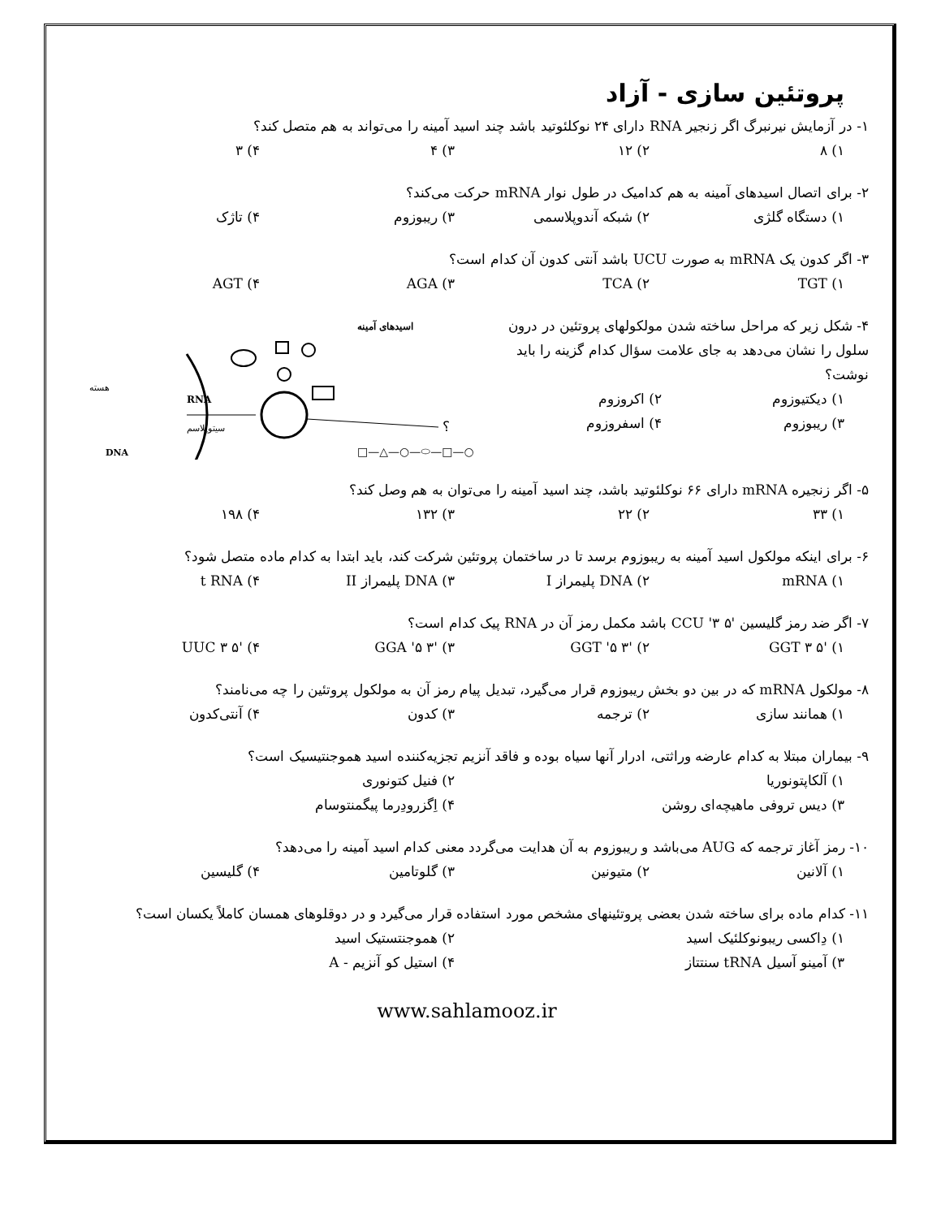پروتئین سازی - آزاد
۱- در آزمایش نیرنبرگ اگر زنجیر RNA دارای ۲۴ نوکلئوتید باشد چند اسید آمینه را می‌تواند به هم متصل کند؟
۱) ۸ ۲) ۱۲ ۳) ۴ ۴) ۳
۲- برای اتصال اسیدهای آمینه به هم کدامیک در طول نوار mRNA حرکت می‌کند؟
۱) دستگاه گلژی ۲) شبکه آندوپلاسمی ۳) ریبوزوم ۴) تاژک
۳- اگر کدون یک mRNA به صورت UCU باشد آنتی کدون آن کدام است؟
۱) TGT ۲) TCA ۳) AGA ۴) AGT
۴- شکل زیر که مراحل ساخته شدن مولکولهای پروتئین در درون سلول را نشان می‌دهد به جای علامت سؤال کدام گزینه را باید نوشت؟
۱) دیکتیوزوم ۲) اکروزوم
۳) ریبوزوم ۴) اسفروزوم
اسیدهای آمینه
RNA
سیتوپلاسم
هسته
DNA
؟
□—△—○—⬭—□—○
۵- اگر زنجیره mRNA دارای ۶۶ نوکلئوتید باشد، چند اسید آمینه را می‌توان به هم وصل کند؟
۱) ۳۳ ۲) ۲۲ ۳) ۱۳۲ ۴) ۱۹۸
۶- برای اینکه مولکول اسید آمینه به ریبوزوم برسد تا در ساختمان پروتئین شرکت کند، باید ابتدا به کدام ماده متصل شود؟
۱) mRNA ۲) DNA پلیمراز I ۳) DNA پلیمراز II ۴) t RNA
۷- اگر ضد رمز گلیسین '۵ CCU '۳ باشد مکمل رمز آن در RNA پیک کدام است؟
۱) '۵ GGT ۳ ۲) '۳ GGT '۵ ۳) '۳ GGA '۵ ۴) '۵ UUC ۳
۸- مولکول mRNA که در بین دو بخش ریبوزوم قرار می‌گیرد، تبدیل پیام رمز آن به مولکول پروتئین را چه می‌نامند؟
۱) همانند سازی ۲) ترجمه ۳) کدون ۴) آنتی‌کدون
۹- بیماران مبتلا به کدام عارضه وراثتی، ادرار آنها سیاه بوده و فاقد آنزیم تجزیه‌کننده اسید هموجنتیسیک است؟
۱) آلکاپتونوریا ۲) فنیل کتونوری
۳) دیس تروفی ماهیچه‌ای روشن ۴) اِگزرودِرما پیگمنتوسام
۱۰- رمز آغاز ترجمه که AUG می‌باشد و ریبوزوم به آن هدایت می‌گردد معنی کدام اسید آمینه را می‌دهد؟
۱) آلانین ۲) متیونین ۳) گلوتامین ۴) گلیسین
۱۱- کدام ماده برای ساخته شدن بعضی پروتئینهای مشخص مورد استفاده قرار می‌گیرد و در دوقلوهای همسان کاملاً یکسان است؟
۱) دِاکسی ریبونوکلئیک اسید ۲) هموجنتستیک اسید
۳) آمینو آسیل tRNA سنتتاز ۴) استیل کو آنزیم - A
www.sahlamooz.ir